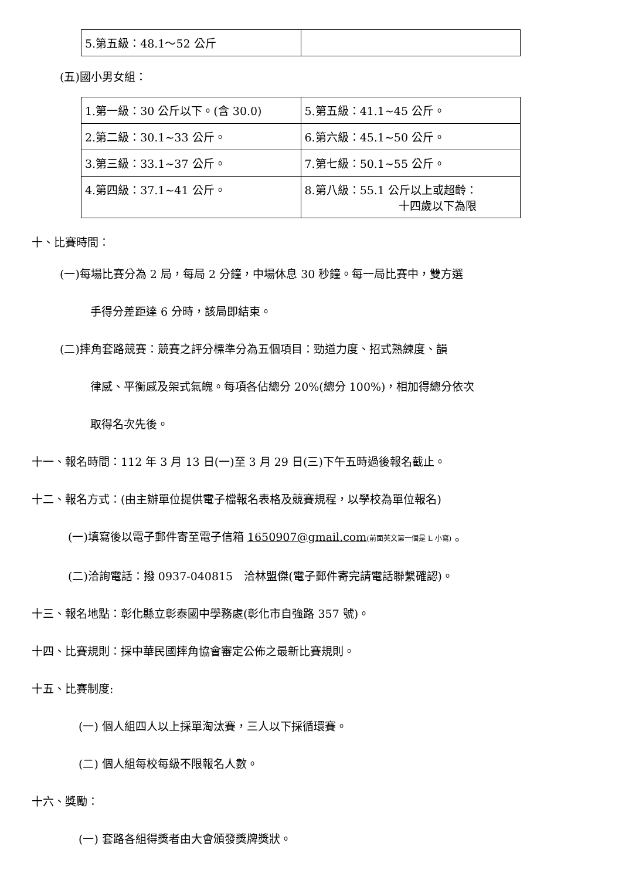| 5.第五級：48.1～52 公斤 | |
(五)國小男女組：
| 1.第一級：30 公斤以下。(含 30.0) | 5.第五級：41.1~45 公斤。 |
| 2.第二級：30.1~33 公斤。 | 6.第六級：45.1~50 公斤。 |
| 3.第三級：33.1~37 公斤。 | 7.第七級：50.1~55 公斤。 |
| 4.第四級：37.1~41 公斤。 | 8.第八級：55.1 公斤以上或超齡： 十四歲以下為限 |
十、比賽時間：
(一)每場比賽分為 2 局，每局 2 分鐘，中場休息 30 秒鐘。每一局比賽中，雙方選
手得分差距達 6 分時，該局即結束。
(二)摔角套路競賽：競賽之評分標準分為五個項目：勁道力度、招式熟練度、韻
律感、平衡感及架式氣魄。每項各佔總分 20%(總分 100%)，相加得總分依次
取得名次先後。
十一、報名時間：112 年 3 月 13 日(一)至 3 月 29 日(三)下午五時過後報名截止。
十二、報名方式：(由主辦單位提供電子檔報名表格及競賽規程，以學校為單位報名)
(一)填寫後以電子郵件寄至電子信箱 1650907@gmail.com(前面英文第一個是 L 小寫) 。
(二)洽詢電話：撥 0937-040815　洽林盟傑(電子郵件寄完請電話聯繫確認)。
十三、報名地點：彰化縣立彰泰國中學務處(彰化市自強路 357 號)。
十四、比賽規則：採中華民國摔角協會審定公佈之最新比賽規則。
十五、比賽制度:
(一) 個人組四人以上採單淘汰賽，三人以下採循環賽。
(二) 個人組每校每級不限報名人數。
十六、獎勵：
(一) 套路各組得獎者由大會頒發獎牌獎狀。